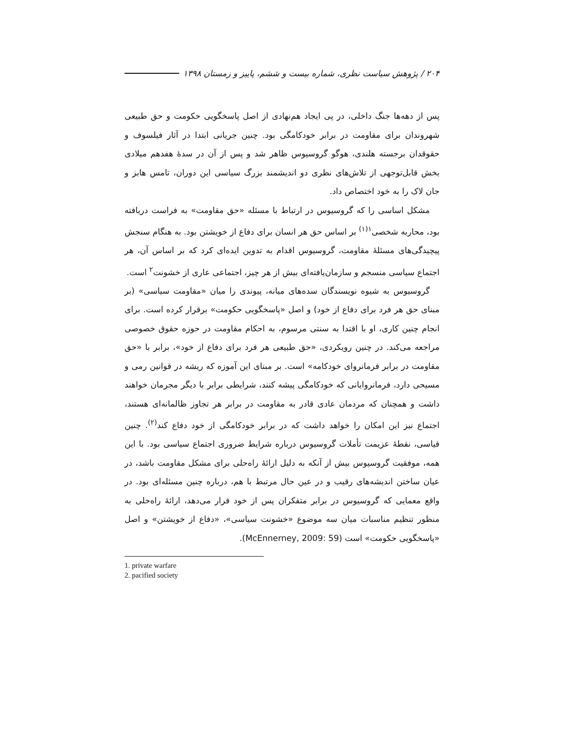۲۰۴ / پژوهش سیاست نظری، شماره بیست و ششم، پاییز و زمستان ۱۳۹۸
پس از دهه‌ها جنگ داخلی، در پی ایجاد هم‌نهادی از اصل پاسخگویی حکومت و حق طبیعی شهروندان برای مقاومت در برابر خودکامگی بود. چنین جریانی ابتدا در آثار فیلسوف و حقوقدان برجسته هلندی، هوگو گروسیوس ظاهر شد و پس از آن در سدهٔ هفدهم میلادی بخش قابل‌توجهی از تلاش‌های نظری دو اندیشمند بزرگ سیاسی این دوران، تامس هابز و جان لاک را به خود اختصاص داد.
مشکل اساسی را که گروسیوس در ارتباط با مسئله «حق مقاومت» به فراست دریافته بود، محاربه شخصی<sup>۱(۱)</sup> بر اساس حق هر انسان برای دفاع از خویشتن بود. به هنگام سنجش پیچیدگی‌های مسئلهٔ مقاومت، گروسیوس اقدام به تدوین ایده‌ای کرد که بر اساس آن، هر اجتماع سیاسی منسجم و سازمان‌یافته‌ای بیش از هر چیز، اجتماعی عاری از خشونت<sup>۲</sup> است.
گروسیوس به شیوه نویسندگان سده‌های میانه، پیوندی را میان «مقاومت سیاسی» (بر مبنای حق هر فرد برای دفاع از خود) و اصل «پاسخگویی حکومت» برقرار کرده است. برای انجام چنین کاری، او با اقتدا به سنتی مرسوم، به احکام مقاومت در حوزه حقوق خصوصی مراجعه می‌کند. در چنین رویکردی، «حق طبیعی هر فرد برای دفاع از خود»، برابر با «حق مقاومت در برابر فرمانروای خودکامه» است. بر مبنای این آموزه که ریشه در قوانین رمی و مسیحی دارد، فرمانروایانی که خودکامگی پیشه کنند، شرایطی برابر با دیگر مجرمان خواهند داشت و همچنان که مردمان عادی قادر به مقاومت در برابر هر تجاوز ظالمانه‌ای هستند، اجتماع نیز این امکان را خواهد داشت که در برابر خودکامگی از خود دفاع کند<sup>(۲)</sup>. چنین قیاسی، نقطهٔ عزیمت تأملات گروسیوس درباره شرایط ضروری اجتماع سیاسی بود. با این همه، موفقیت گروسیوس بیش از آنکه به دلیل ارائهٔ راه‌حلی برای مشکل مقاومت باشد، در عیان ساختن اندیشه‌های رقیب و در عین حال مرتبط با هم، درباره چنین مسئله‌ای بود. در واقع معمایی که گروسیوس در برابر متفکران پس از خود قرار می‌دهد، ارائهٔ راه‌حلی به منظور تنظیم مناسبات میان سه موضوع «خشونت سیاسی»، «دفاع از خویشتن» و اصل «پاسخگویی حکومت» است (McEnnerney, 2009: 59).
1. private warfare
2. pacified society